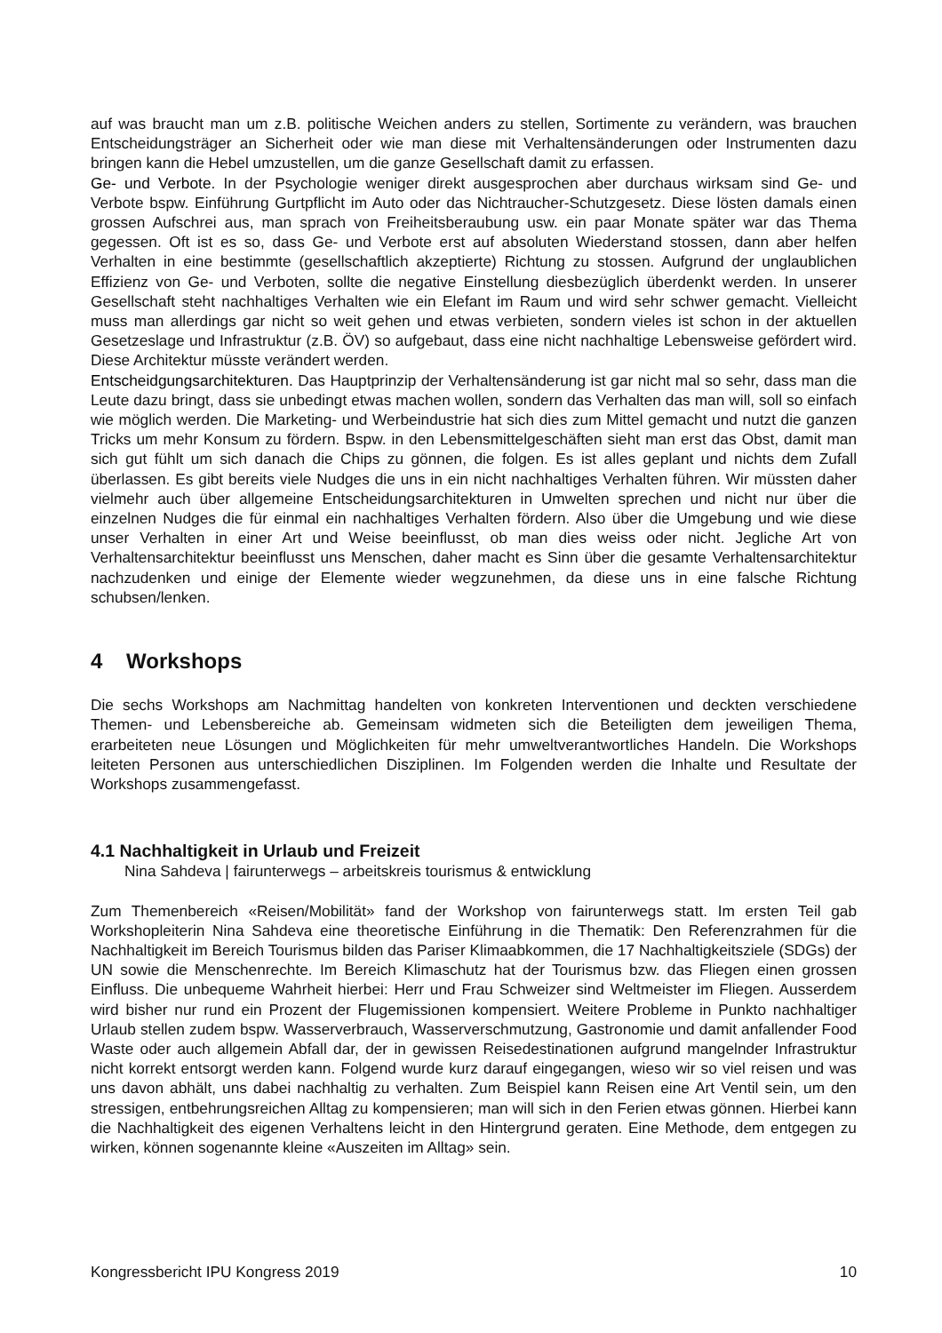auf was braucht man um z.B. politische Weichen anders zu stellen, Sortimente zu verändern, was brauchen Entscheidungsträger an Sicherheit oder wie man diese mit Verhaltensänderungen oder Instrumenten dazu bringen kann die Hebel umzustellen, um die ganze Gesellschaft damit zu erfassen.
Ge- und Verbote. In der Psychologie weniger direkt ausgesprochen aber durchaus wirksam sind Ge- und Verbote bspw. Einführung Gurtpflicht im Auto oder das Nichtraucher-Schutzgesetz. Diese lösten damals einen grossen Aufschrei aus, man sprach von Freiheitsberaubung usw. ein paar Monate später war das Thema gegessen. Oft ist es so, dass Ge- und Verbote erst auf absoluten Wiederstand stossen, dann aber helfen Verhalten in eine bestimmte (gesellschaftlich akzeptierte) Richtung zu stossen. Aufgrund der unglaublichen Effizienz von Ge- und Verboten, sollte die negative Einstellung diesbezüglich überdenkt werden. In unserer Gesellschaft steht nachhaltiges Verhalten wie ein Elefant im Raum und wird sehr schwer gemacht. Vielleicht muss man allerdings gar nicht so weit gehen und etwas verbieten, sondern vieles ist schon in der aktuellen Gesetzeslage und Infrastruktur (z.B. ÖV) so aufgebaut, dass eine nicht nachhaltige Lebensweise gefördert wird. Diese Architektur müsste verändert werden.
Entscheidgungsarchitekturen. Das Hauptprinzip der Verhaltensänderung ist gar nicht mal so sehr, dass man die Leute dazu bringt, dass sie unbedingt etwas machen wollen, sondern das Verhalten das man will, soll so einfach wie möglich werden. Die Marketing- und Werbeindustrie hat sich dies zum Mittel gemacht und nutzt die ganzen Tricks um mehr Konsum zu fördern. Bspw. in den Lebensmittelgeschäften sieht man erst das Obst, damit man sich gut fühlt um sich danach die Chips zu gönnen, die folgen. Es ist alles geplant und nichts dem Zufall überlassen. Es gibt bereits viele Nudges die uns in ein nicht nachhaltiges Verhalten führen. Wir müssten daher vielmehr auch über allgemeine Entscheidungsarchitekturen in Umwelten sprechen und nicht nur über die einzelnen Nudges die für einmal ein nachhaltiges Verhalten fördern. Also über die Umgebung und wie diese unser Verhalten in einer Art und Weise beeinflusst, ob man dies weiss oder nicht. Jegliche Art von Verhaltensarchitektur beeinflusst uns Menschen, daher macht es Sinn über die gesamte Verhaltensarchitektur nachzudenken und einige der Elemente wieder wegzunehmen, da diese uns in eine falsche Richtung schubsen/lenken.
4 Workshops
Die sechs Workshops am Nachmittag handelten von konkreten Interventionen und deckten verschiedene Themen- und Lebensbereiche ab. Gemeinsam widmeten sich die Beteiligten dem jeweiligen Thema, erarbeiteten neue Lösungen und Möglichkeiten für mehr umweltverantwortliches Handeln. Die Workshops leiteten Personen aus unterschiedlichen Disziplinen. Im Folgenden werden die Inhalte und Resultate der Workshops zusammengefasst.
4.1 Nachhaltigkeit in Urlaub und Freizeit
Nina Sahdeva | fairunterwegs – arbeitskreis tourismus & entwicklung
Zum Themenbereich «Reisen/Mobilität» fand der Workshop von fairunterwegs statt. Im ersten Teil gab Workshopleiterin Nina Sahdeva eine theoretische Einführung in die Thematik: Den Referenzrahmen für die Nachhaltigkeit im Bereich Tourismus bilden das Pariser Klimaabkommen, die 17 Nachhaltigkeitsziele (SDGs) der UN sowie die Menschenrechte. Im Bereich Klimaschutz hat der Tourismus bzw. das Fliegen einen grossen Einfluss. Die unbequeme Wahrheit hierbei: Herr und Frau Schweizer sind Weltmeister im Fliegen. Ausserdem wird bisher nur rund ein Prozent der Flugemissionen kompensiert. Weitere Probleme in Punkto nachhaltiger Urlaub stellen zudem bspw. Wasserverbrauch, Wasserverschmutzung, Gastronomie und damit anfallender Food Waste oder auch allgemein Abfall dar, der in gewissen Reisedestinationen aufgrund mangelnder Infrastruktur nicht korrekt entsorgt werden kann. Folgend wurde kurz darauf eingegangen, wieso wir so viel reisen und was uns davon abhält, uns dabei nachhaltig zu verhalten. Zum Beispiel kann Reisen eine Art Ventil sein, um den stressigen, entbehrungsreichen Alltag zu kompensieren; man will sich in den Ferien etwas gönnen. Hierbei kann die Nachhaltigkeit des eigenen Verhaltens leicht in den Hintergrund geraten. Eine Methode, dem entgegen zu wirken, können sogenannte kleine «Auszeiten im Alltag» sein.
Kongressbericht IPU Kongress 2019 10